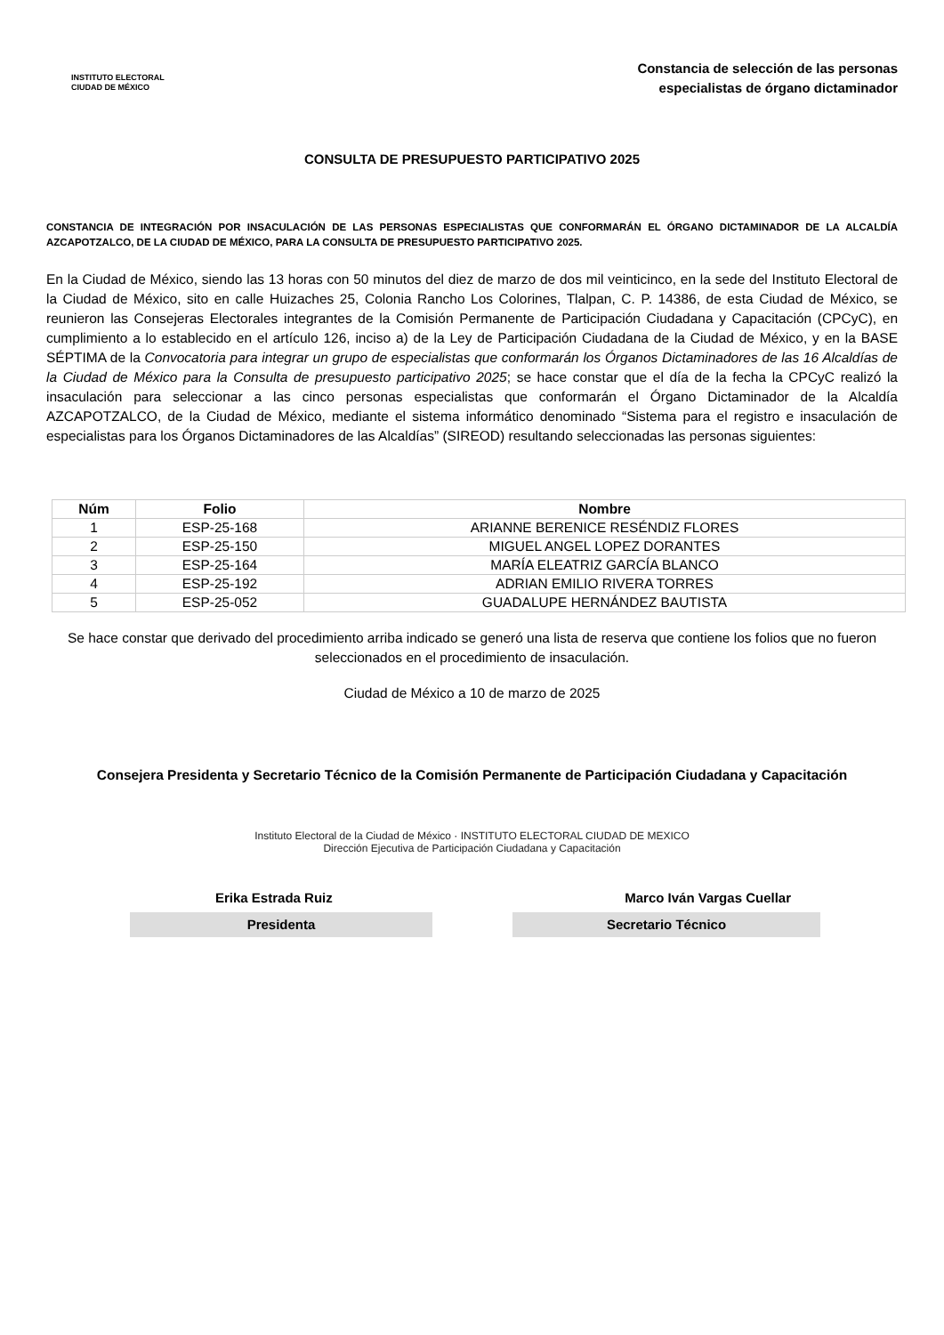INSTITUTO ELECTORAL
CIUDAD DE MÉXICO
Constancia de selección de las personas
especialistas de órgano dictaminador
CONSULTA DE PRESUPUESTO PARTICIPATIVO 2025
CONSTANCIA DE INTEGRACIÓN POR INSACULACIÓN DE LAS PERSONAS ESPECIALISTAS QUE CONFORMARÁN EL ÓRGANO DICTAMINADOR DE LA ALCALDÍA AZCAPOTZALCO, DE LA CIUDAD DE MÉXICO, PARA LA CONSULTA DE PRESUPUESTO PARTICIPATIVO 2025.
En la Ciudad de México, siendo las 13 horas con 50 minutos del diez de marzo de dos mil veinticinco, en la sede del Instituto Electoral de la Ciudad de México, sito en calle Huizaches 25, Colonia Rancho Los Colorines, Tlalpan, C. P. 14386, de esta Ciudad de México, se reunieron las Consejeras Electorales integrantes de la Comisión Permanente de Participación Ciudadana y Capacitación (CPCyC), en cumplimiento a lo establecido en el artículo 126, inciso a) de la Ley de Participación Ciudadana de la Ciudad de México, y en la BASE SÉPTIMA de la Convocatoria para integrar un grupo de especialistas que conformarán los Órganos Dictaminadores de las 16 Alcaldías de la Ciudad de México para la Consulta de presupuesto participativo 2025; se hace constar que el día de la fecha la CPCyC realizó la insaculación para seleccionar a las cinco personas especialistas que conformarán el Órgano Dictaminador de la Alcaldía AZCAPOTZALCO, de la Ciudad de México, mediante el sistema informático denominado “Sistema para el registro e insaculación de especialistas para los Órganos Dictaminadores de las Alcaldías” (SIREOD) resultando seleccionadas las personas siguientes:
| Núm | Folio | Nombre |
| --- | --- | --- |
| 1 | ESP-25-168 | ARIANNE BERENICE RESÉNDIZ FLORES |
| 2 | ESP-25-150 | MIGUEL ANGEL LOPEZ DORANTES |
| 3 | ESP-25-164 | MARÍA ELEATRIZ GARCÍA BLANCO |
| 4 | ESP-25-192 | ADRIAN EMILIO RIVERA TORRES |
| 5 | ESP-25-052 | GUADALUPE HERNÁNDEZ BAUTISTA |
Se hace constar que derivado del procedimiento arriba indicado se generó una lista de reserva que contiene los folios que no fueron seleccionados en el procedimiento de insaculación.
Ciudad de México a 10 de marzo de 2025
Consejera Presidenta y Secretario Técnico de la Comisión Permanente de Participación Ciudadana y Capacitación
Instituto Electoral de la Ciudad de México · INSTITUTO ELECTORAL CIUDAD DE MEXICO
Dirección Ejecutiva de Participación Ciudadana y Capacitación
Erika Estrada Ruiz Marco Iván Vargas Cuellar
Presidenta Secretario Técnico